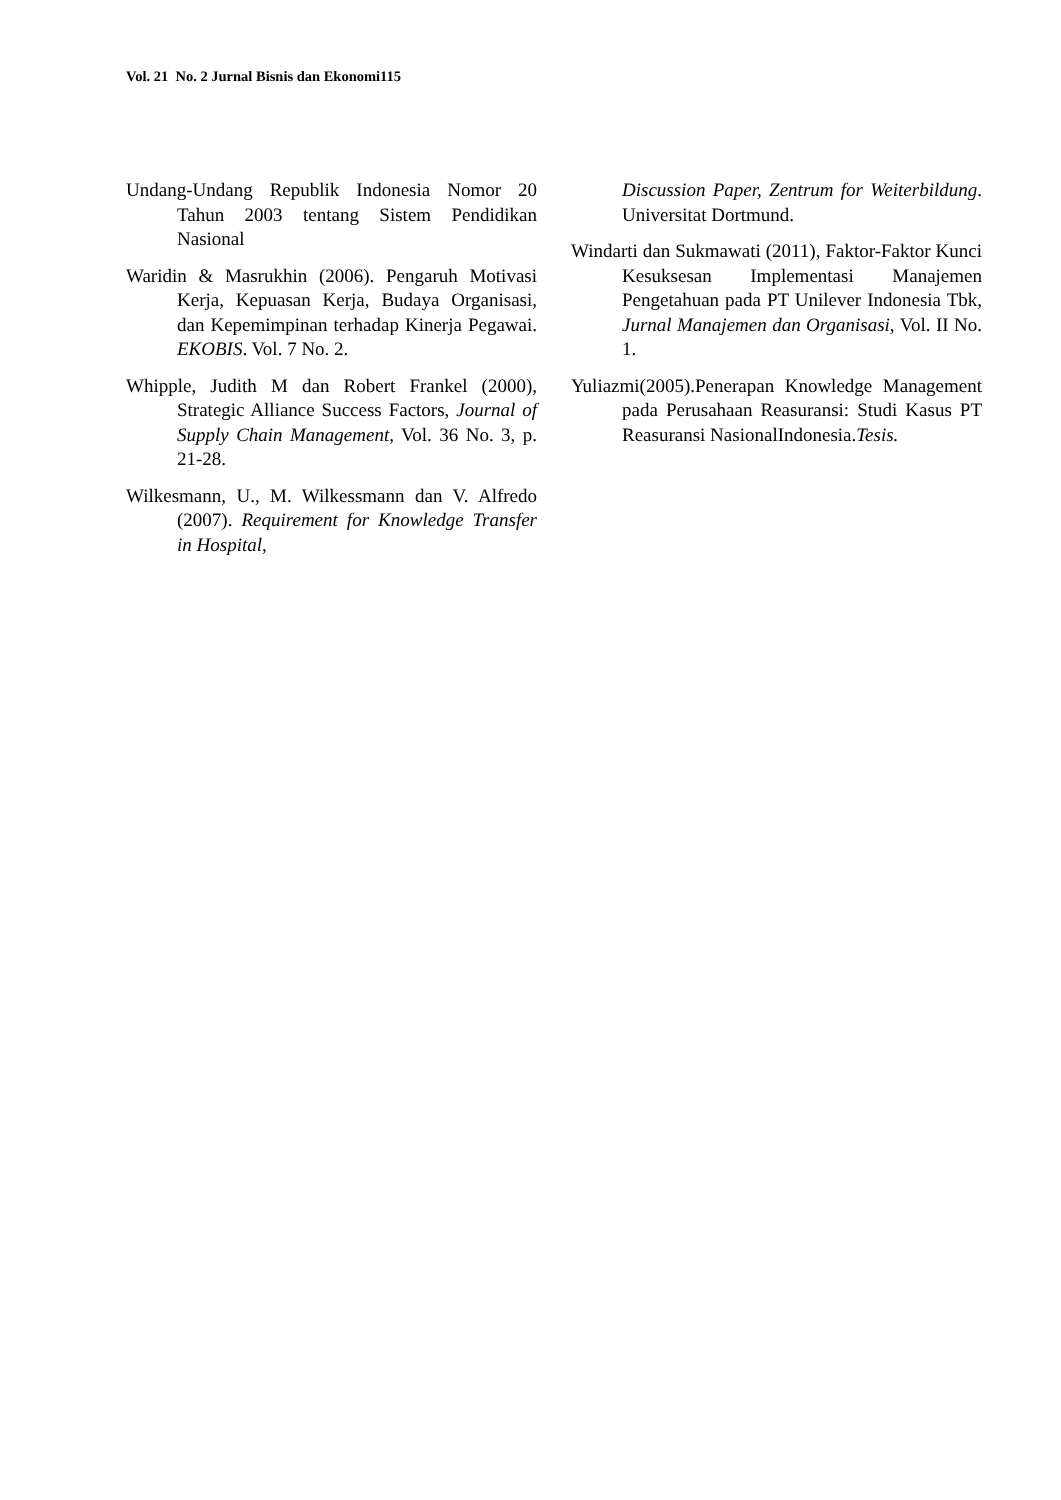Vol. 21 No. 2 Jurnal Bisnis dan Ekonomi115
Undang-Undang Republik Indonesia Nomor 20 Tahun 2003 tentang Sistem Pendidikan Nasional
Waridin & Masrukhin (2006). Pengaruh Motivasi Kerja, Kepuasan Kerja, Budaya Organisasi, dan Kepemimpinan terhadap Kinerja Pegawai. EKOBIS. Vol. 7 No. 2.
Whipple, Judith M dan Robert Frankel (2000), Strategic Alliance Success Factors, Journal of Supply Chain Management, Vol. 36 No. 3, p. 21-28.
Wilkesmann, U., M. Wilkessmann dan V. Alfredo (2007). Requirement for Knowledge Transfer in Hospital,
Discussion Paper, Zentrum for Weiterbildung. Universitat Dortmund.
Windarti dan Sukmawati (2011), Faktor-Faktor Kunci Kesuksesan Implementasi Manajemen Pengetahuan pada PT Unilever Indonesia Tbk, Jurnal Manajemen dan Organisasi, Vol. II No. 1.
Yuliazmi(2005).Penerapan Knowledge Management pada Perusahaan Reasuransi: Studi Kasus PT Reasuransi NasionalIndonesia.Tesis.